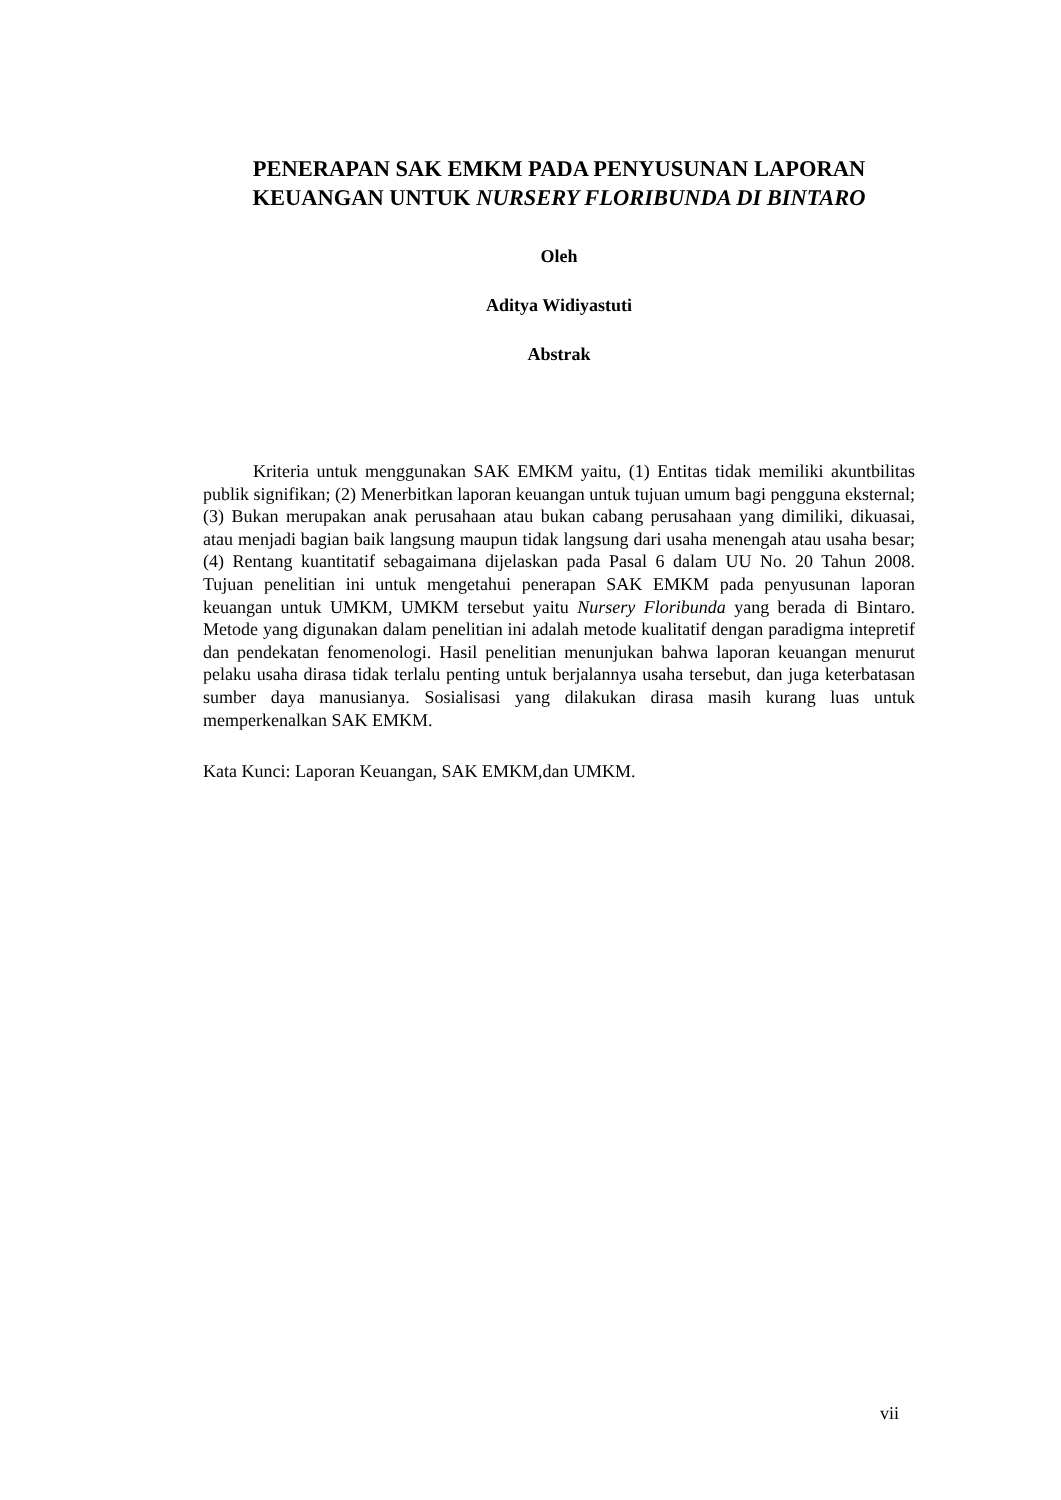PENERAPAN SAK EMKM PADA PENYUSUNAN LAPORAN KEUANGAN UNTUK NURSERY FLORIBUNDA DI BINTARO
Oleh
Aditya Widiyastuti
Abstrak
Kriteria untuk menggunakan SAK EMKM yaitu, (1) Entitas tidak memiliki akuntbilitas publik signifikan; (2) Menerbitkan laporan keuangan untuk tujuan umum bagi pengguna eksternal; (3) Bukan merupakan anak perusahaan atau bukan cabang perusahaan yang dimiliki, dikuasai, atau menjadi bagian baik langsung maupun tidak langsung dari usaha menengah atau usaha besar; (4) Rentang kuantitatif sebagaimana dijelaskan pada Pasal 6 dalam UU No. 20 Tahun 2008. Tujuan penelitian ini untuk mengetahui penerapan SAK EMKM pada penyusunan laporan keuangan untuk UMKM, UMKM tersebut yaitu Nursery Floribunda yang berada di Bintaro. Metode yang digunakan dalam penelitian ini adalah metode kualitatif dengan paradigma intepretif dan pendekatan fenomenologi. Hasil penelitian menunjukan bahwa laporan keuangan menurut pelaku usaha dirasa tidak terlalu penting untuk berjalannya usaha tersebut, dan juga keterbatasan sumber daya manusianya. Sosialisasi yang dilakukan dirasa masih kurang luas untuk memperkenalkan SAK EMKM.
Kata Kunci: Laporan Keuangan, SAK EMKM,dan UMKM.
vii